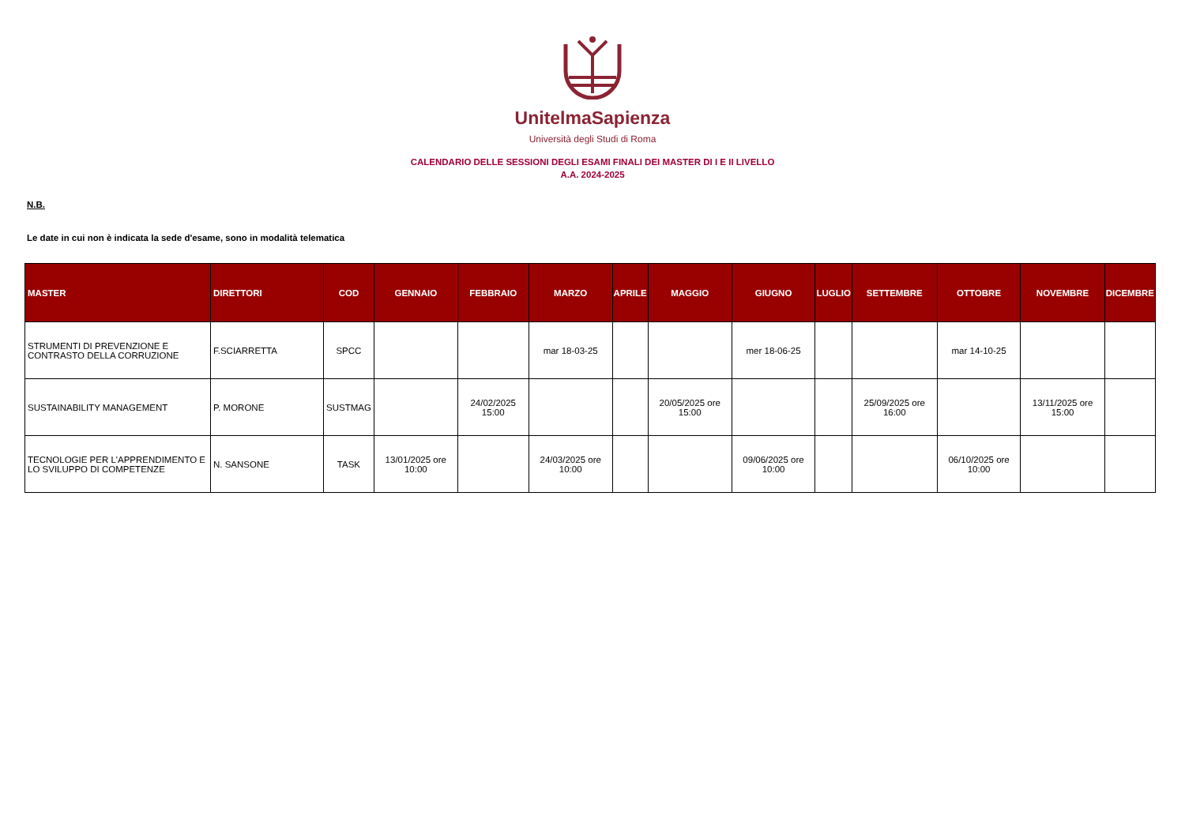UnitelmaSapienza
Università degli Studi di Roma
CALENDARIO DELLE SESSIONI DEGLI ESAMI FINALI DEI MASTER DI I E II LIVELLO
A.A. 2024-2025
N.B.
Le date in cui non è indicata la sede d'esame, sono in modalità telematica
| MASTER | DIRETTORI | COD | GENNAIO | FEBBRAIO | MARZO | APRILE | MAGGIO | GIUGNO | LUGLIO | SETTEMBRE | OTTOBRE | NOVEMBRE | DICEMBRE |
| --- | --- | --- | --- | --- | --- | --- | --- | --- | --- | --- | --- | --- | --- |
| STRUMENTI DI PREVENZIONE E CONTRASTO DELLA CORRUZIONE | F.SCIARRETTA | SPCC | | | mar 18-03-25 | | | mer 18-06-25 | | | mar 14-10-25 | | |
| SUSTAINABILITY MANAGEMENT | P. MORONE | SUSTMAG | | 24/02/2025 15:00 | | | 20/05/2025 ore 15:00 | | | 25/09/2025 ore 16:00 | | 13/11/2025 ore 15:00 | |
| TECNOLOGIE PER L'APPRENDIMENTO E LO SVILUPPO DI COMPETENZE | N. SANSONE | TASK | 13/01/2025 ore 10:00 | | 24/03/2025 ore 10:00 | | | 09/06/2025 ore 10:00 | | | 06/10/2025 ore 10:00 | | |